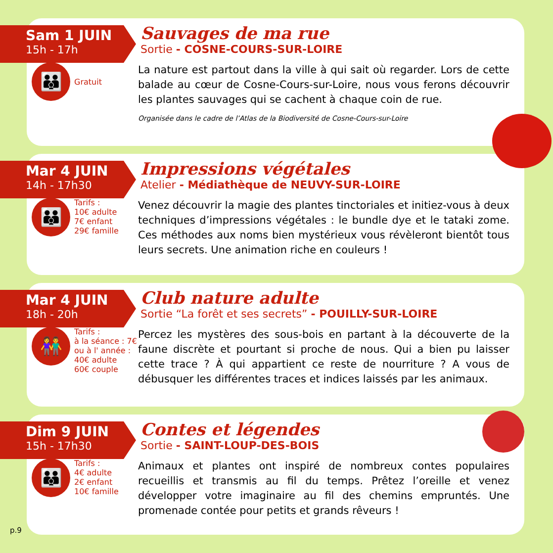Sam 1 JUIN
15h - 17h
Sauvages de ma rue
Sortie - COSNE-COURS-SUR-LOIRE
👪
Gratuit
La nature est partout dans la ville à qui sait où regarder. Lors de cette balade au cœur de Cosne-Cours-sur-Loire, nous vous ferons découvrir les plantes sauvages qui se cachent à chaque coin de rue.
Organisée dans le cadre de l’Atlas de la Biodiversité de Cosne-Cours-sur-Loire
Mar 4 JUIN
14h - 17h30
Impressions végétales
Atelier - Médiathèque de NEUVY-SUR-LOIRE
👪
Tarifs :
10€ adulte
7€ enfant
29€ famille
Venez découvrir la magie des plantes tinctoriales et initiez-vous à deux techniques d’impressions végétales : le bundle dye et le tataki zome. Ces méthodes aux noms bien mystérieux vous révèleront bientôt tous leurs secrets. Une animation riche en couleurs !
Mar 4 JUIN
18h - 20h
Club nature adulte
Sortie “La forêt et ses secrets” - POUILLY-SUR-LOIRE
👫
Tarifs :
à la séance : 7€
ou à l' année :
40€ adulte
60€ couple
Percez les mystères des sous-bois en partant à la découverte de la faune discrète et pourtant si proche de nous. Qui a bien pu laisser cette trace ? À qui appartient ce reste de nourriture ? A vous de débusquer les différentes traces et indices laissés par les animaux.
Dim 9 JUIN
15h - 17h30
Contes et légendes
Sortie - SAINT-LOUP-DES-BOIS
👪
Tarifs :
4€ adulte
2€ enfant
10€ famille
Animaux et plantes ont inspiré de nombreux contes populaires recueillis et transmis au fil du temps. Prêtez l’oreille et venez développer votre imaginaire au fil des chemins empruntés. Une promenade contée pour petits et grands rêveurs !
p.9